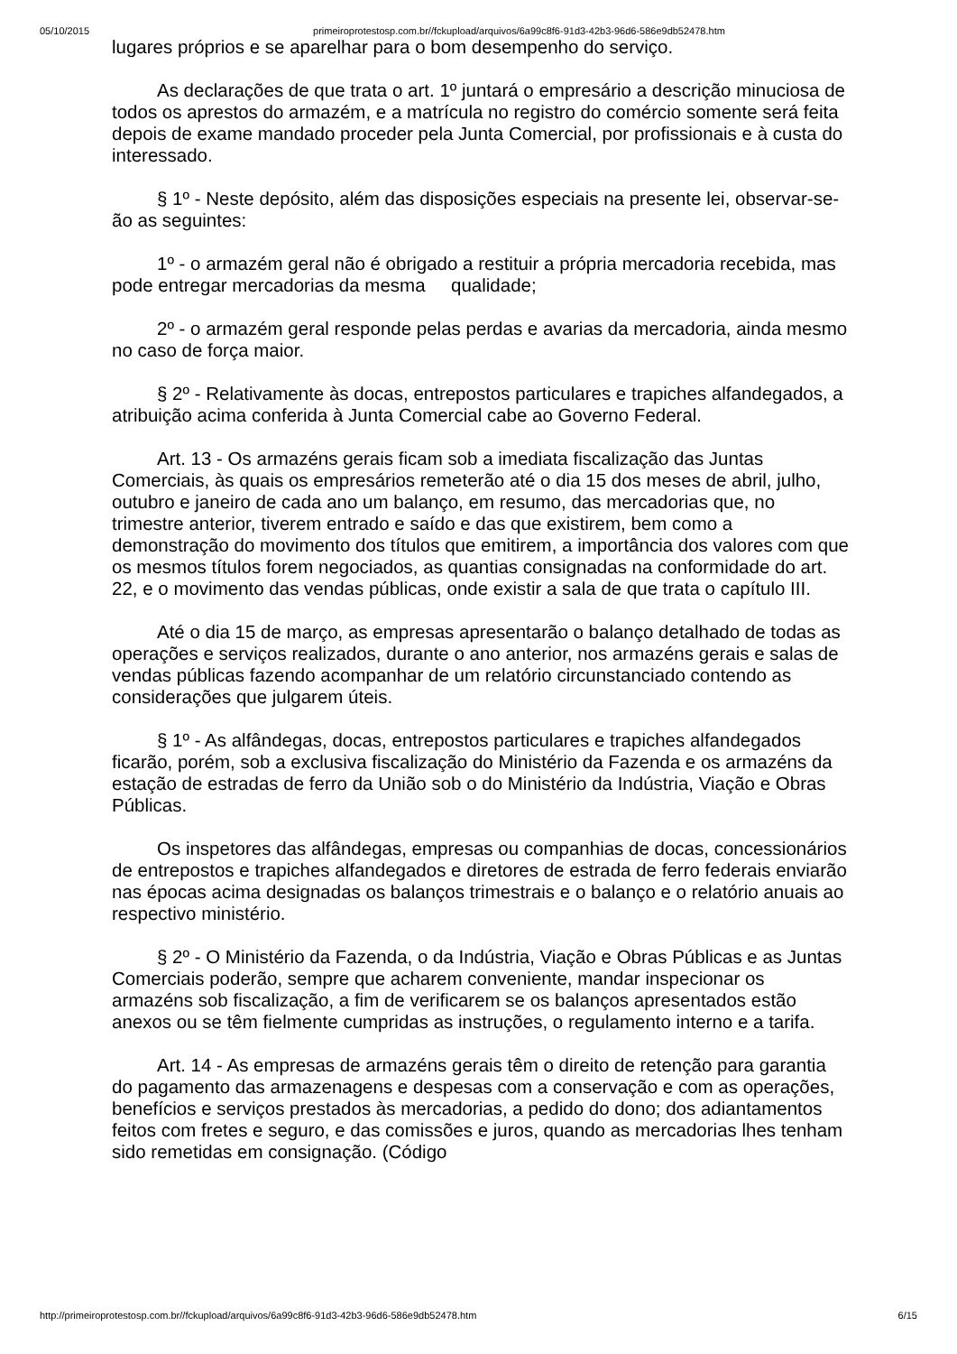05/10/2015 primeiroprotestosp.com.br//fckupload/arquivos/6a99c8f6-91d3-42b3-96d6-586e9db52478.htm
lugares próprios e se aparelhar para o bom desempenho do serviço.
As declarações de que trata o art. 1º juntará o empresário a descrição minuciosa de todos os aprestos do armazém, e a matrícula no registro do comércio somente será feita depois de exame mandado proceder pela Junta Comercial, por profissionais e à custa do interessado.
§ 1º - Neste depósito, além das disposições especiais na presente lei, observar-se-ão as seguintes:
1º - o armazém geral não é obrigado a restituir a própria mercadoria recebida, mas pode entregar mercadorias da mesma qualidade;
2º - o armazém geral responde pelas perdas e avarias da mercadoria, ainda mesmo no caso de força maior.
§ 2º - Relativamente às docas, entrepostos particulares e trapiches alfandegados, a atribuição acima conferida à Junta Comercial cabe ao Governo Federal.
Art. 13 - Os armazéns gerais ficam sob a imediata fiscalização das Juntas Comerciais, às quais os empresários remeterão até o dia 15 dos meses de abril, julho, outubro e janeiro de cada ano um balanço, em resumo, das mercadorias que, no trimestre anterior, tiverem entrado e saído e das que existirem, bem como a demonstração do movimento dos títulos que emitirem, a importância dos valores com que os mesmos títulos forem negociados, as quantias consignadas na conformidade do art. 22, e o movimento das vendas públicas, onde existir a sala de que trata o capítulo III.
Até o dia 15 de março, as empresas apresentarão o balanço detalhado de todas as operações e serviços realizados, durante o ano anterior, nos armazéns gerais e salas de vendas públicas fazendo acompanhar de um relatório circunstanciado contendo as considerações que julgarem úteis.
§ 1º - As alfândegas, docas, entrepostos particulares e trapiches alfandegados ficarão, porém, sob a exclusiva fiscalização do Ministério da Fazenda e os armazéns da estação de estradas de ferro da União sob o do Ministério da Indústria, Viação e Obras Públicas.
Os inspetores das alfândegas, empresas ou companhias de docas, concessionários de entrepostos e trapiches alfandegados e diretores de estrada de ferro federais enviarão nas épocas acima designadas os balanços trimestrais e o balanço e o relatório anuais ao respectivo ministério.
§ 2º - O Ministério da Fazenda, o da Indústria, Viação e Obras Públicas e as Juntas Comerciais poderão, sempre que acharem conveniente, mandar inspecionar os armazéns sob fiscalização, a fim de verificarem se os balanços apresentados estão anexos ou se têm fielmente cumpridas as instruções, o regulamento interno e a tarifa.
Art. 14 - As empresas de armazéns gerais têm o direito de retenção para garantia do pagamento das armazenagens e despesas com a conservação e com as operações, benefícios e serviços prestados às mercadorias, a pedido do dono; dos adiantamentos feitos com fretes e seguro, e das comissões e juros, quando as mercadorias lhes tenham sido remetidas em consignação. (Código
http://primeiroprotestosp.com.br//fckupload/arquivos/6a99c8f6-91d3-42b3-96d6-586e9db52478.htm 6/15